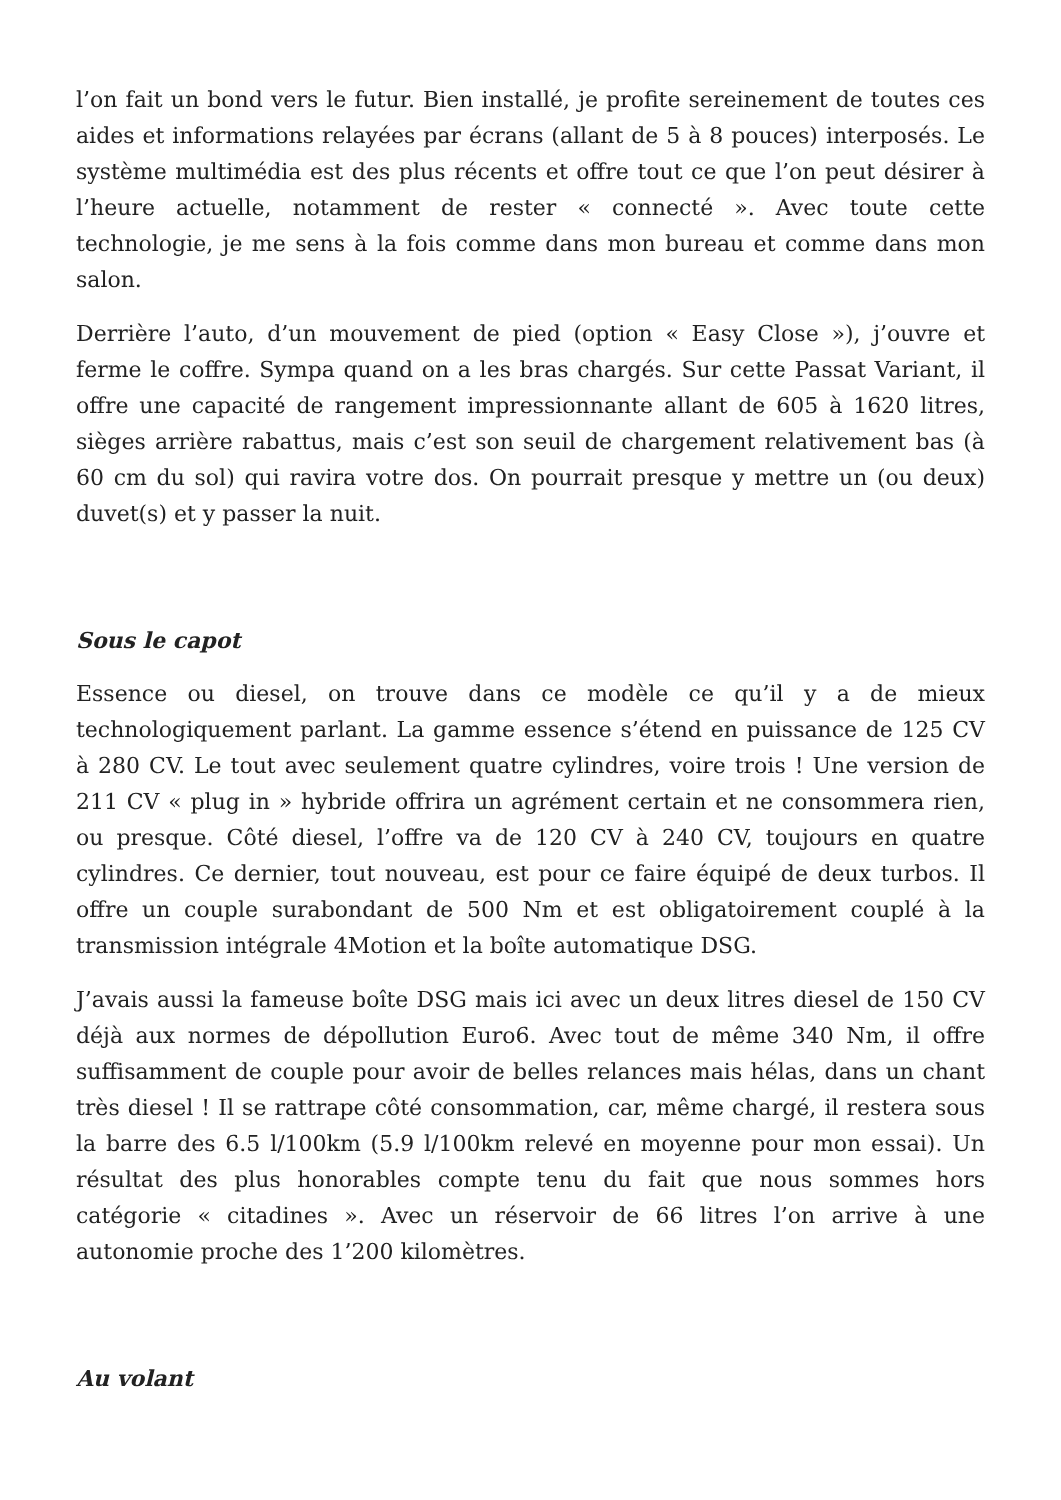l’on fait un bond vers le futur. Bien installé, je profite sereinement de toutes ces aides et informations relayées par écrans (allant de 5 à 8 pouces) interposés. Le système multimédia est des plus récents et offre tout ce que l’on peut désirer à l’heure actuelle, notamment de rester « connecté ». Avec toute cette technologie, je me sens à la fois comme dans mon bureau et comme dans mon salon.
Derrière l’auto, d’un mouvement de pied (option « Easy Close »), j’ouvre et ferme le coffre. Sympa quand on a les bras chargés. Sur cette Passat Variant, il offre une capacité de rangement impressionnante allant de 605 à 1620 litres, sièges arrière rabattus, mais c’est son seuil de chargement relativement bas (à 60 cm du sol) qui ravira votre dos. On pourrait presque y mettre un (ou deux) duvet(s) et y passer la nuit.
Sous le capot
Essence ou diesel, on trouve dans ce modèle ce qu’il y a de mieux technologiquement parlant. La gamme essence s’étend en puissance de 125 CV à 280 CV. Le tout avec seulement quatre cylindres, voire trois ! Une version de 211 CV « plug in » hybride offrira un agrément certain et ne consommera rien, ou presque. Côté diesel, l’offre va de 120 CV à 240 CV, toujours en quatre cylindres. Ce dernier, tout nouveau, est pour ce faire équipé de deux turbos. Il offre un couple surabondant de 500 Nm et est obligatoirement couplé à la transmission intégrale 4Motion et la boîte automatique DSG.
J’avais aussi la fameuse boîte DSG mais ici avec un deux litres diesel de 150 CV déjà aux normes de dépollution Euro6. Avec tout de même 340 Nm, il offre suffisamment de couple pour avoir de belles relances mais hélas, dans un chant très diesel ! Il se rattrape côté consommation, car, même chargé, il restera sous la barre des 6.5 l/100km (5.9 l/100km relevé en moyenne pour mon essai). Un résultat des plus honorables compte tenu du fait que nous sommes hors catégorie « citadines ». Avec un réservoir de 66 litres l’on arrive à une autonomie proche des 1’200 kilomètres.
Au volant